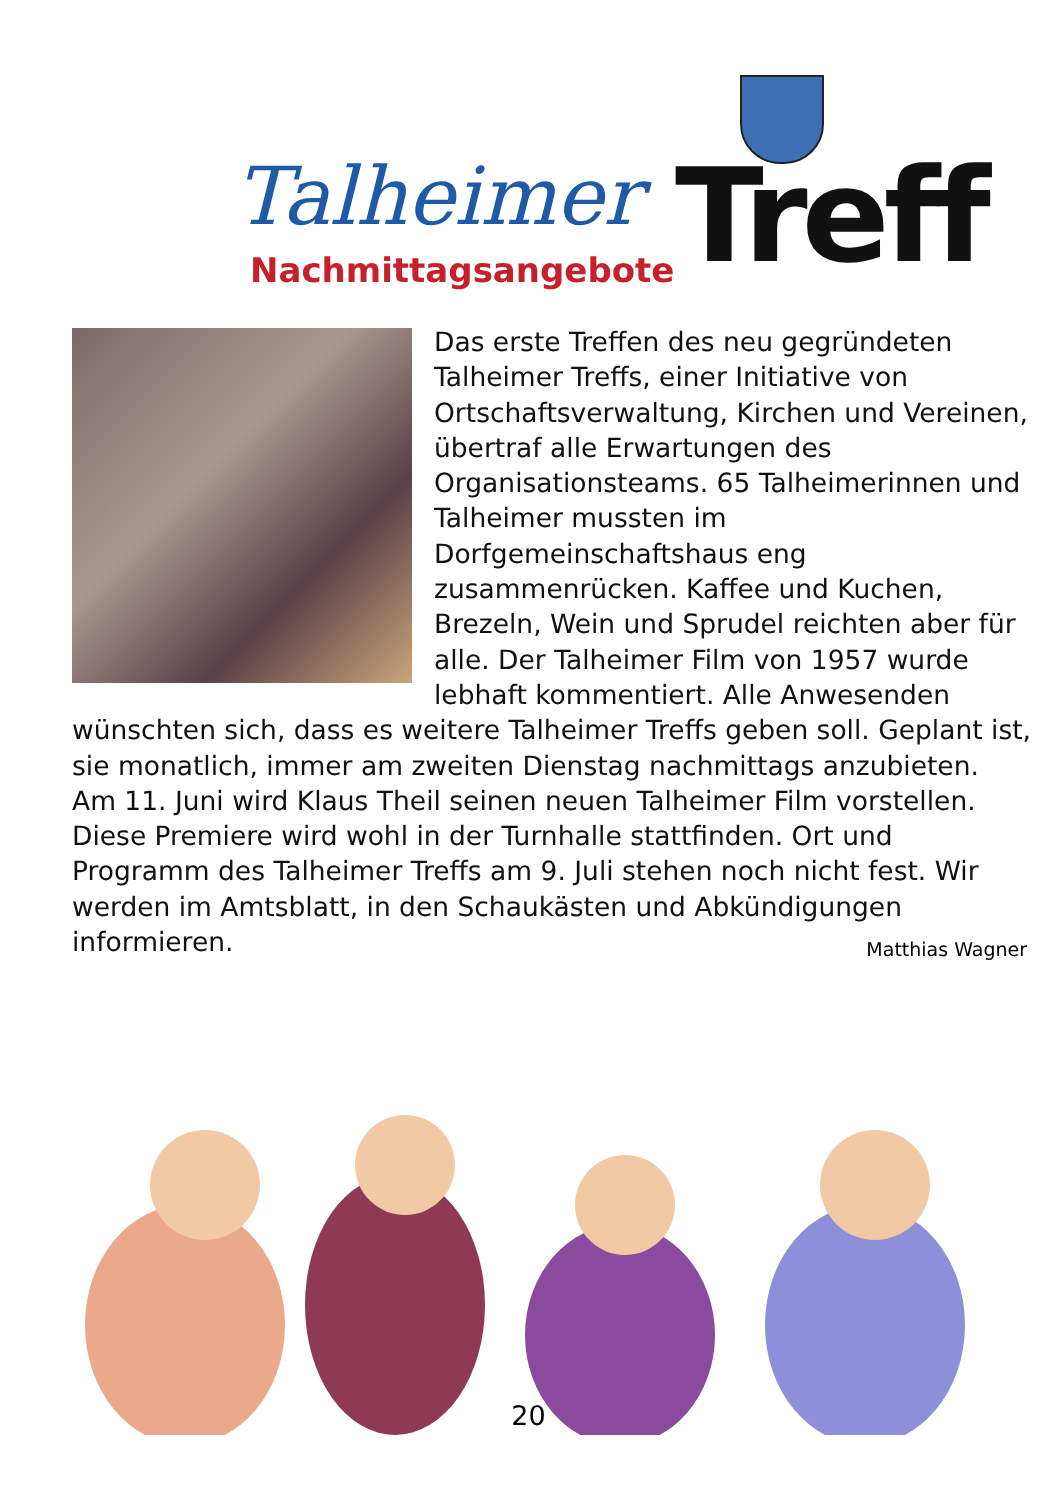Talheimer
Nachmittagsangebote Treff
Das erste Treffen des neu gegründeten Talheimer Treffs, einer Initiative von Ortschaftsverwaltung, Kirchen und Vereinen, übertraf alle Erwartungen des Organisationsteams. 65 Talheimerinnen und Talheimer mussten im Dorfgemeinschaftshaus eng zusammenrücken. Kaffee und Kuchen, Brezeln, Wein und Sprudel reichten aber für alle. Der Talheimer Film von 1957 wurde lebhaft kommentiert. Alle Anwesenden wünschten sich, dass es weitere Talheimer Treffs geben soll. Geplant ist, sie monatlich, immer am zweiten Dienstag nachmittags anzubieten.
Am 11. Juni wird Klaus Theil seinen neuen Talheimer Film vorstellen. Diese Premiere wird wohl in der Turnhalle stattfinden. Ort und Programm des Talheimer Treffs am 9. Juli stehen noch nicht fest. Wir werden im Amtsblatt, in den Schaukästen und Abkündigungen informieren.
Matthias Wagner
20